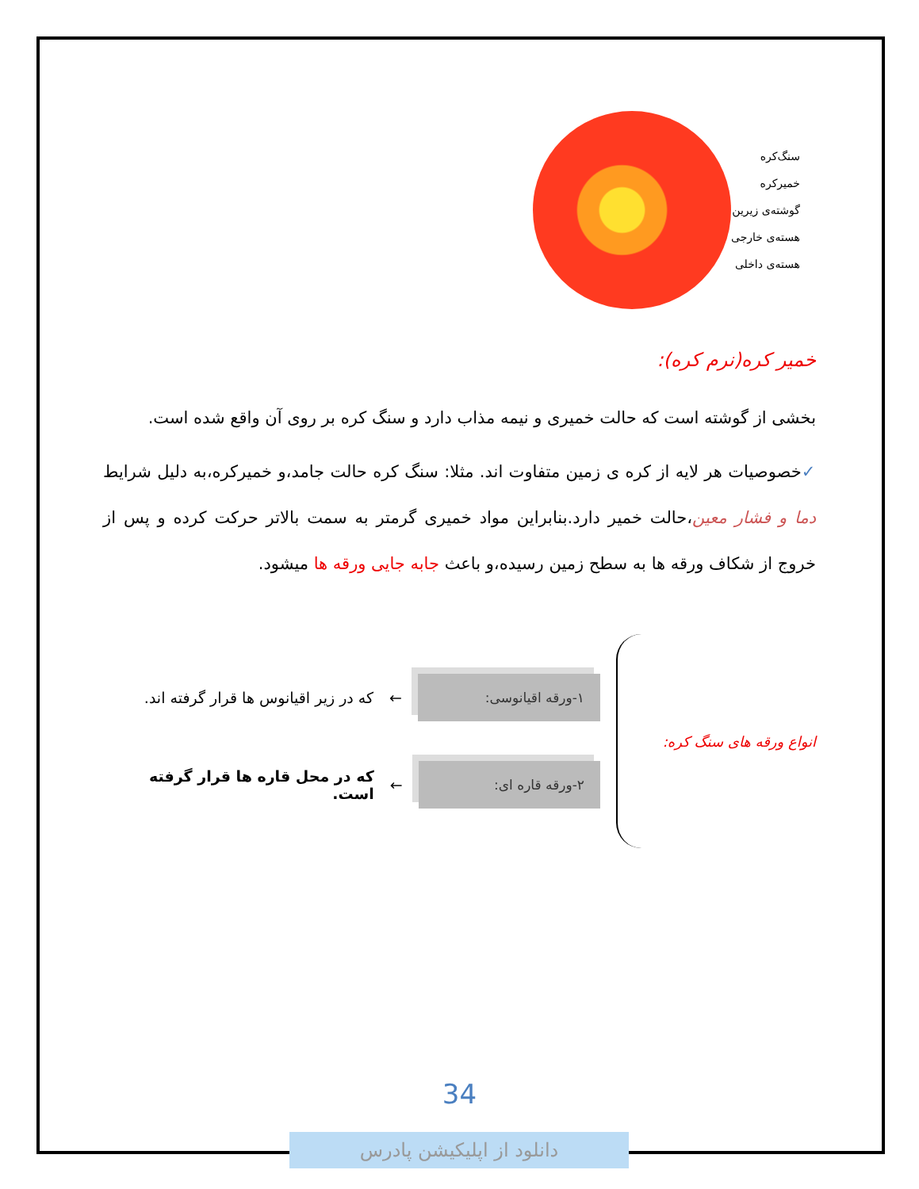سنگ‌کره
خمیرکره
گوشته‌ی زیرین
هسته‌ی خارجی
هسته‌ی داخلی
خمیر کره(نرم کره):
بخشی از گوشته است که حالت خمیری و نیمه مذاب دارد و سنگ کره بر روی آن واقع شده است.
✓خصوصیات هر لایه از کره ی زمین متفاوت اند. مثلا: سنگ کره حالت جامد،و خمیرکره،به دلیل شرایط دما و فشار معین،حالت خمیر دارد.بنابراین مواد خمیری گرمتر به سمت بالاتر حرکت کرده و پس از خروج از شکاف ورقه ها به سطح زمین رسیده،و باعث جابه جایی ورقه ها میشود.
انواع ورقه های سنگ کره:
۱-ورقه اقیانوسی:
← که در زیر اقیانوس ها قرار گرفته اند.
۲-ورقه قاره ای:
← که در محل قاره ها قرار گرفته است.
34
دانلود از اپلیکیشن پادرس